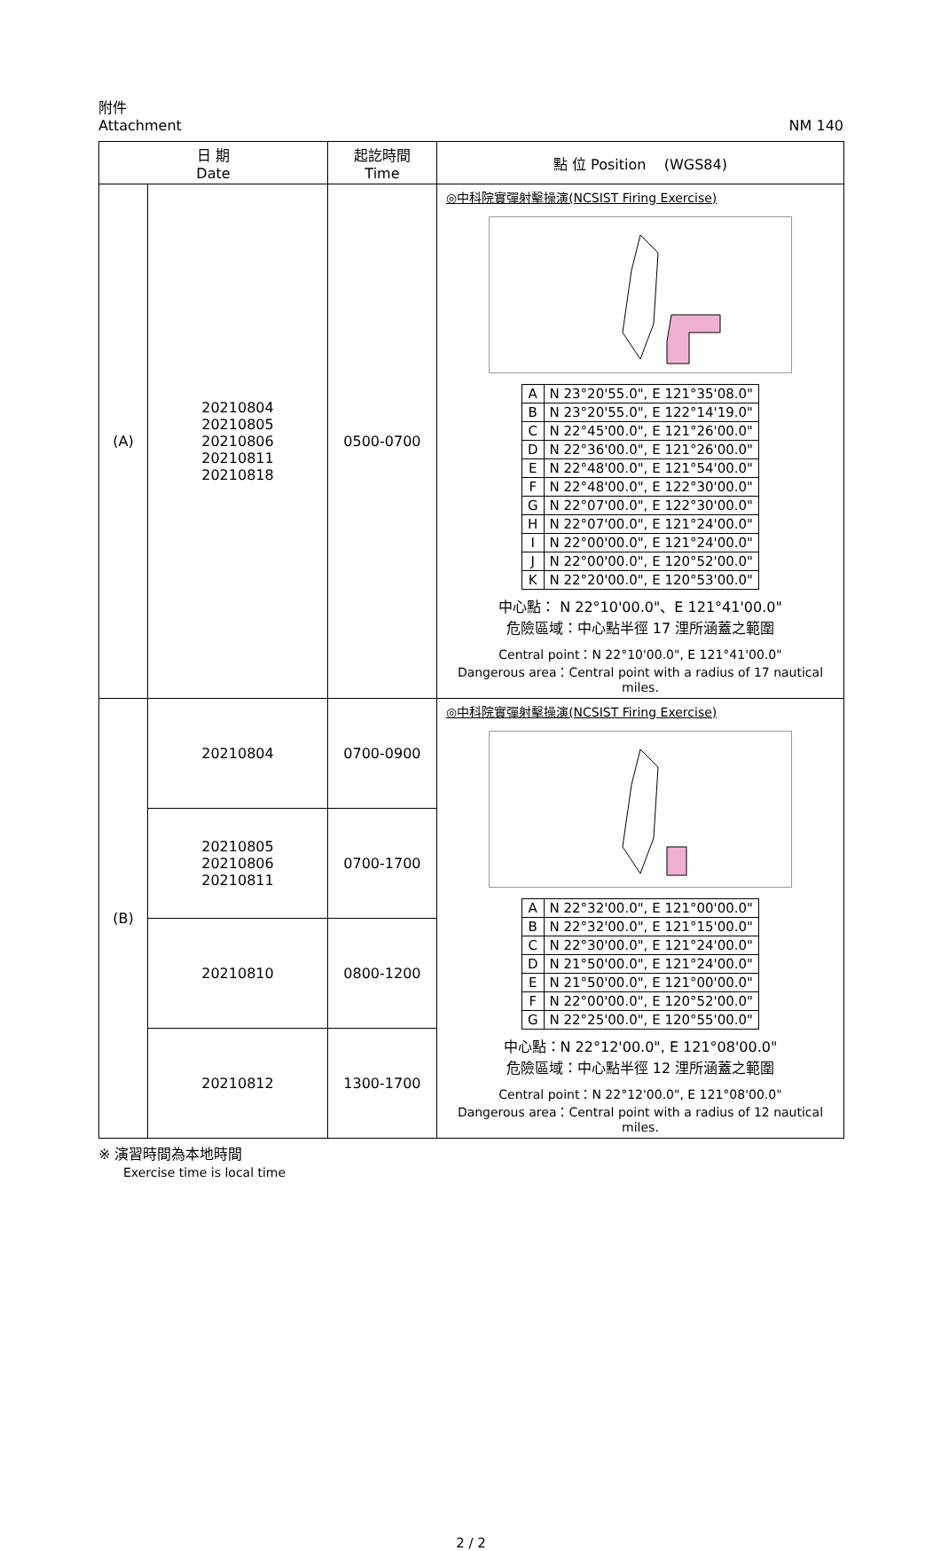附件
Attachment
NM 140
| 日 期 Date | | 起訖時間 Time | 點 位 Position (WGS84) |
| --- | --- | --- | --- |
| (A) | 20210804 20210805 20210806 20210811 20210818 | 0500-0700 | ◎中科院實彈射擊操演(NCSIST Firing Exercise) / A / N 23°20'55.0", E 121°35'08.0" / / B / N 23°20'55.0", E 122°14'19.0" / / C / N 22°45'00.0", E 121°26'00.0" / / D / N 22°36'00.0", E 121°26'00.0" / / E / N 22°48'00.0", E 121°54'00.0" / / F / N 22°48'00.0", E 122°30'00.0" / / G / N 22°07'00.0", E 122°30'00.0" / / H / N 22°07'00.0", E 121°24'00.0" / / I / N 22°00'00.0", E 121°24'00.0" / / J / N 22°00'00.0", E 120°52'00.0" / / K / N 22°20'00.0", E 120°53'00.0" / 中心點： N 22°10'00.0"、E 121°41'00.0" 危險區域：中心點半徑 17 浬所涵蓋之範圍 Central point：N 22°10'00.0", E 121°41'00.0" Dangerous area：Central point with a radius of 17 nautical miles. |
| (B) | 20210804 | 0700-0900 | ◎中科院實彈射擊操演(NCSIST Firing Exercise) / A / N 22°32'00.0", E 121°00'00.0" / / B / N 22°32'00.0", E 121°15'00.0" / / C / N 22°30'00.0", E 121°24'00.0" / / D / N 21°50'00.0", E 121°24'00.0" / / E / N 21°50'00.0", E 121°00'00.0" / / F / N 22°00'00.0", E 120°52'00.0" / / G / N 22°25'00.0", E 120°55'00.0" / 中心點：N 22°12'00.0", E 121°08'00.0" 危險區域：中心點半徑 12 浬所涵蓋之範圍 Central point：N 22°12'00.0", E 121°08'00.0" Dangerous area：Central point with a radius of 12 nautical miles. |
| | 20210805 20210806 20210811 | 0700-1700 | |
| | 20210810 | 0800-1200 | |
| | 20210812 | 1300-1700 | |
※ 演習時間為本地時間
Exercise time is local time
2 / 2